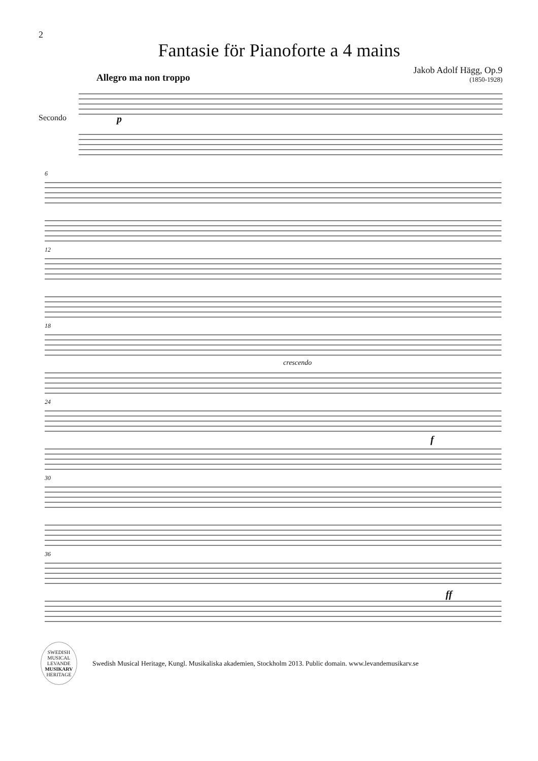2
Fantasie för Pianoforte a 4 mains
Allegro ma non troppo
Jakob Adolf Hägg, Op.9
(1850-1928)
Secondo p
6
12
18
crescendo
24
f
30
36
ff
SWEDISH MUSICAL
LEVANDE
MUSIKARV
HERITAGE
Swedish Musical Heritage, Kungl. Musikaliska akademien, Stockholm 2013. Public domain. www.levandemusikarv.se